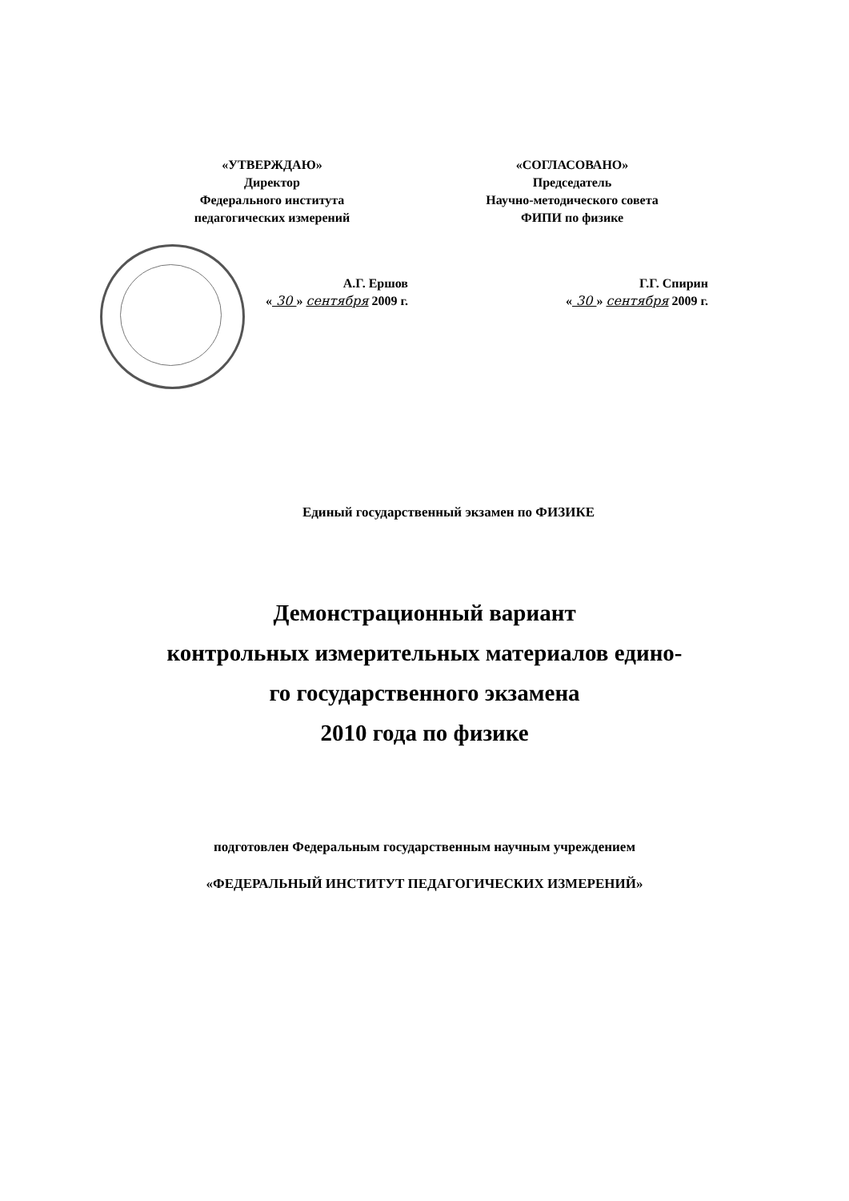«УТВЕРЖДАЮ»
Директор
Федерального института
педагогических измерений
А.Г. Ершов
« 30 » сентября 2009 г.
«СОГЛАСОВАНО»
Председатель
Научно-методического совета
ФИПИ по физике
Г.Г. Спирин
« 30 » сентября 2009 г.
Единый государственный экзамен по ФИЗИКЕ
Демонстрационный вариант
контрольных измерительных материалов едино-
го государственного экзамена
2010 года по физике
подготовлен Федеральным государственным научным учреждением
«ФЕДЕРАЛЬНЫЙ ИНСТИТУТ ПЕДАГОГИЧЕСКИХ ИЗМЕРЕНИЙ»